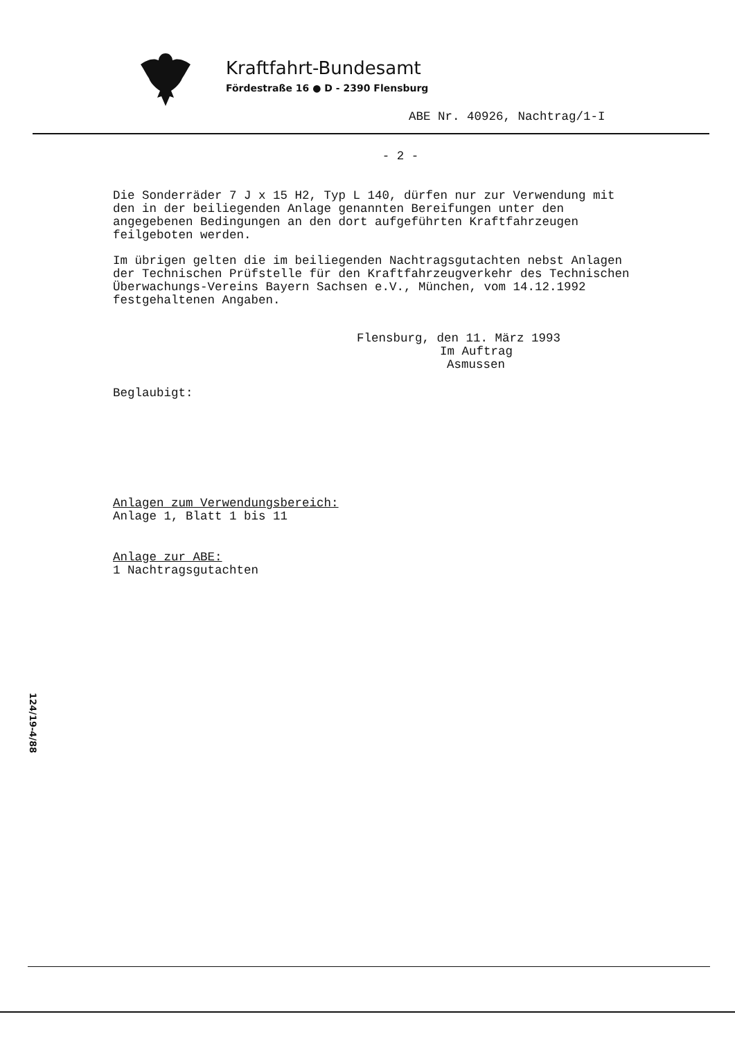Kraftfahrt-Bundesamt
Fördestraße 16 ● D - 2390 Flensburg
ABE Nr. 40926, Nachtrag/1-I
- 2 -
Die Sonderräder 7 J x 15 H2, Typ L 140, dürfen nur zur Verwendung mit den in der beiliegenden Anlage genannten Bereifungen unter den angegebenen Bedingungen an den dort aufgeführten Kraftfahrzeugen feilgeboten werden.
Im übrigen gelten die im beiliegenden Nachtragsgutachten nebst Anlagen der Technischen Prüfstelle für den Kraftfahrzeugverkehr des Technischen Überwachungs-Vereins Bayern Sachsen e.V., München, vom 14.12.1992 festgehaltenen Angaben.
Flensburg, den 11. März 1993
Im Auftrag
Asmussen
Beglaubigt:
Anlagen zum Verwendungsbereich:
Anlage 1, Blatt 1 bis 11
Anlage zur ABE:
1 Nachtragsgutachten
124/19-4/88